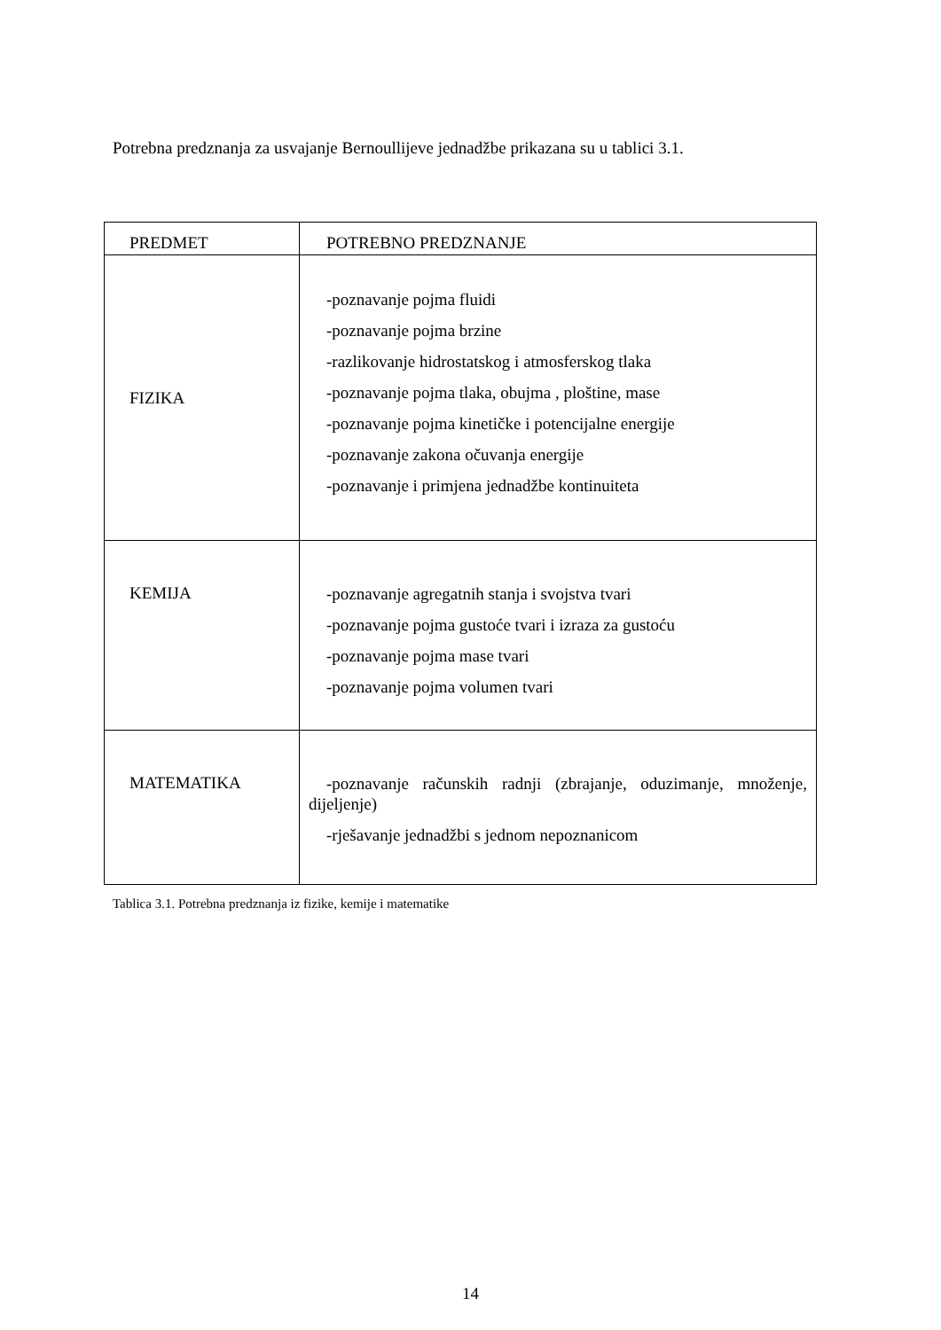Potrebna predznanja za usvajanje Bernoullijeve jednadžbe prikazana su u tablici 3.1.
| PREDMET | POTREBNO PREDZNANJE |
| --- | --- |
| FIZIKA | -poznavanje pojma fluidi -poznavanje pojma brzine -razlikovanje hidrostatskog i atmosferskog tlaka -poznavanje pojma tlaka, obujma , ploštine, mase -poznavanje pojma kinetičke i potencijalne energije -poznavanje zakona očuvanja energije -poznavanje i primjena jednadžbe kontinuiteta |
| KEMIJA | -poznavanje agregatnih stanja i svojstva tvari -poznavanje pojma gustoće tvari i izraza za gustoću -poznavanje pojma mase tvari -poznavanje pojma volumen tvari |
| MATEMATIKA | -poznavanje računskih radnji (zbrajanje, oduzimanje, množenje, dijeljenje) -rješavanje jednadžbi s jednom nepoznanicom |
Tablica 3.1. Potrebna predznanja iz fizike, kemije i matematike
14